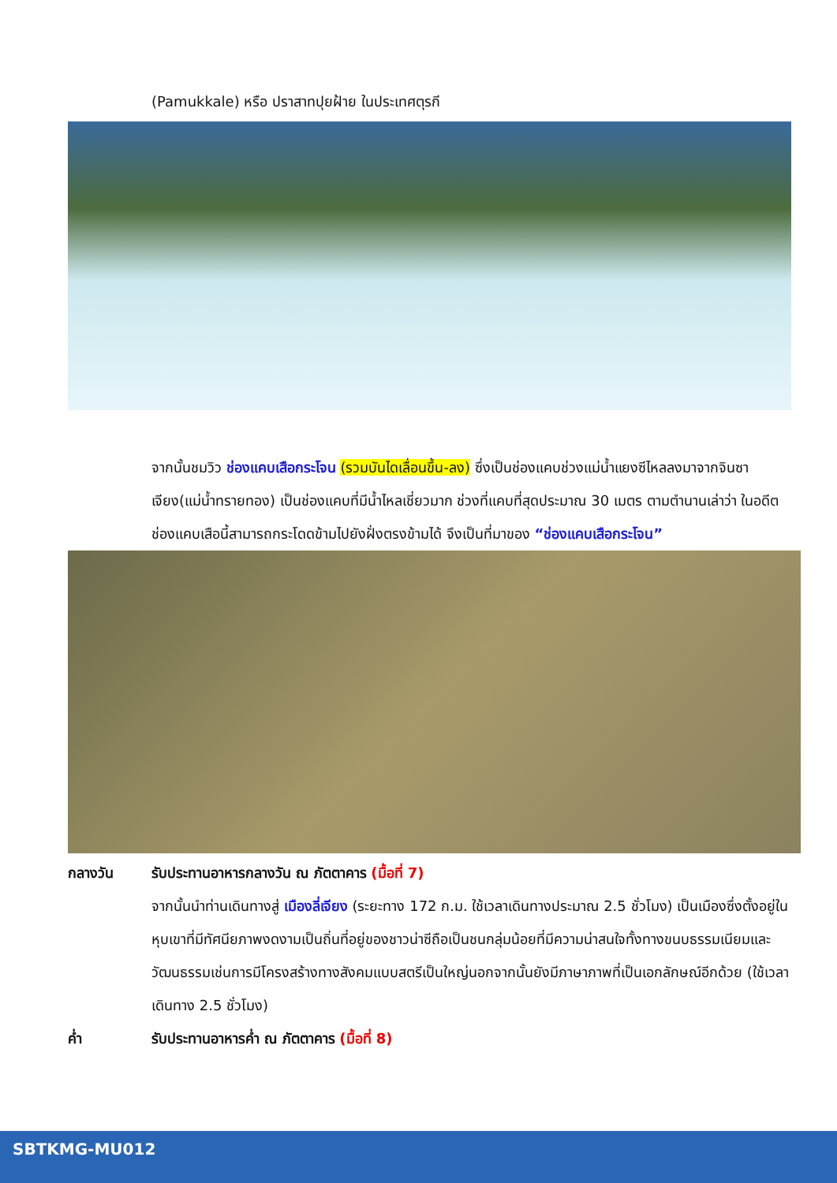(Pamukkale) หรือ ปราสาทปุยฝ้าย ในประเทศตุรกี
จากนั้นชมวิว ช่องแคบเสือกระโจน (รวมบันไดเลื่อนขึ้น-ลง) ซึ่งเป็นช่องแคบช่วงแม่น้ำแยงซีไหลลงมาจากจินซาเจียง(แม่น้ำทรายทอง) เป็นช่องแคบที่มีน้ำไหลเชี่ยวมาก ช่วงที่แคบที่สุดประมาณ 30 เมตร ตามตำนานเล่าว่า ในอดีตช่องแคบเสือนี้สามารถกระโดดข้ามไปยังฝั่งตรงข้ามได้ จึงเป็นที่มาของ “ช่องแคบเสือกระโจน”
กลางวัน รับประทานอาหารกลางวัน ณ ภัตตาคาร (มื้อที่ 7)
จากนั้นนำท่านเดินทางสู่ เมืองลี่เจียง (ระยะทาง 172 ก.ม. ใช้เวลาเดินทางประมาณ 2.5 ชั่วโมง) เป็นเมืองซึ่งตั้งอยู่ในหุบเขาที่มีทัศนียภาพงดงามเป็นถิ่นที่อยู่ของชาวน่าซีถือเป็นชนกลุ่มน้อยที่มีความน่าสนใจทั้งทางขนบธรรมเนียมและวัฒนธรรมเช่นการมีโครงสร้างทางสังคมแบบสตรีเป็นใหญ่นอกจากนั้นยังมีภาษาภาพที่เป็นเอกลักษณ์อีกด้วย (ใช้เวลาเดินทาง 2.5 ชั่วโมง)
ค่ำ รับประทานอาหารค่ำ ณ ภัตตาคาร (มื้อที่ 8)
SBTKMG-MU012